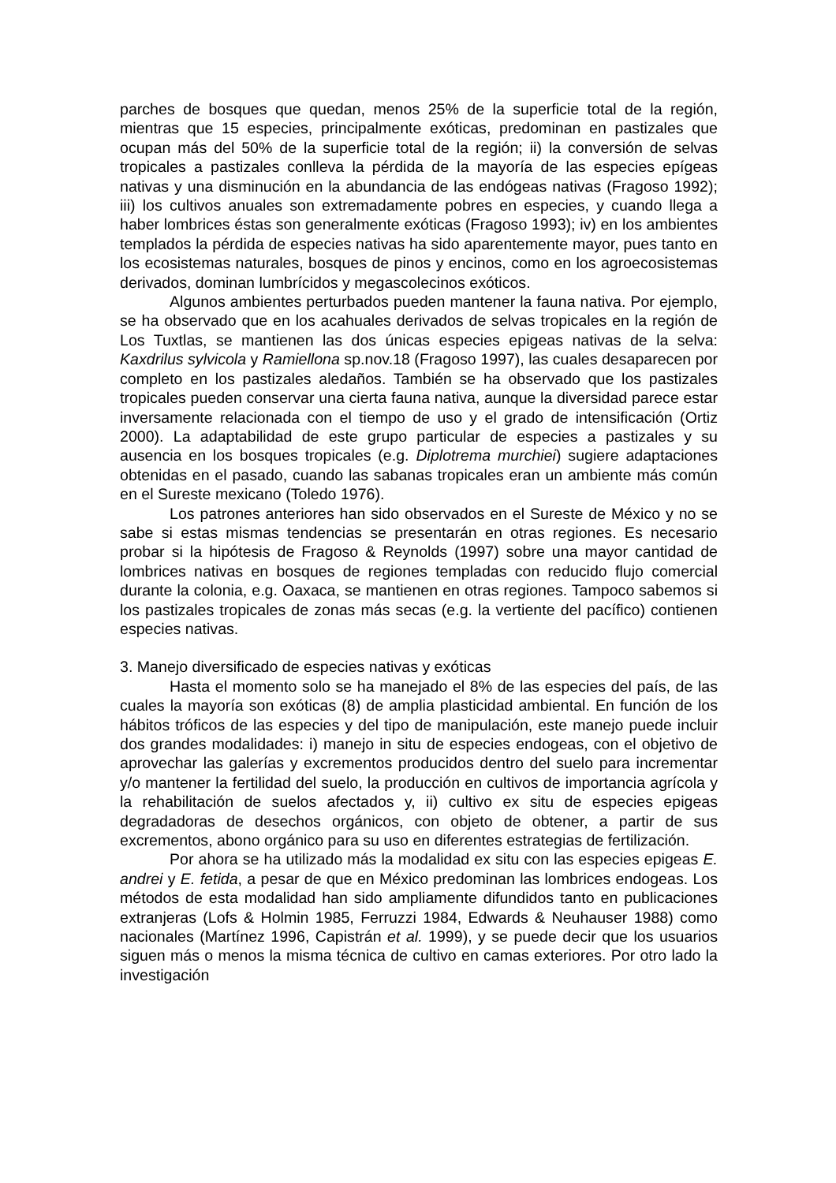parches de bosques que quedan, menos 25% de la superficie total de la región, mientras que 15 especies, principalmente exóticas, predominan en pastizales que ocupan más del 50% de la superficie total de la región; ii) la conversión de selvas tropicales a pastizales conlleva la pérdida de la mayoría de las especies epígeas nativas y una disminución en la abundancia de las endógeas nativas (Fragoso 1992); iii) los cultivos anuales son extremadamente pobres en especies, y cuando llega a haber lombrices éstas son generalmente exóticas (Fragoso 1993); iv) en los ambientes templados la pérdida de especies nativas ha sido aparentemente mayor, pues tanto en los ecosistemas naturales, bosques de pinos y encinos, como en los agroecosistemas derivados, dominan lumbrícidos y megascolecinos exóticos.
Algunos ambientes perturbados pueden mantener la fauna nativa. Por ejemplo, se ha observado que en los acahuales derivados de selvas tropicales en la región de Los Tuxtlas, se mantienen las dos únicas especies epigeas nativas de la selva: Kaxdrilus sylvicola y Ramiellona sp.nov.18 (Fragoso 1997), las cuales desaparecen por completo en los pastizales aledaños. También se ha observado que los pastizales tropicales pueden conservar una cierta fauna nativa, aunque la diversidad parece estar inversamente relacionada con el tiempo de uso y el grado de intensificación (Ortiz 2000). La adaptabilidad de este grupo particular de especies a pastizales y su ausencia en los bosques tropicales (e.g. Diplotrema murchiei) sugiere adaptaciones obtenidas en el pasado, cuando las sabanas tropicales eran un ambiente más común en el Sureste mexicano (Toledo 1976).
Los patrones anteriores han sido observados en el Sureste de México y no se sabe si estas mismas tendencias se presentarán en otras regiones. Es necesario probar si la hipótesis de Fragoso & Reynolds (1997) sobre una mayor cantidad de lombrices nativas en bosques de regiones templadas con reducido flujo comercial durante la colonia, e.g. Oaxaca, se mantienen en otras regiones. Tampoco sabemos si los pastizales tropicales de zonas más secas (e.g. la vertiente del pacífico) contienen especies nativas.
3. Manejo diversificado de especies nativas y exóticas
Hasta el momento solo se ha manejado el 8% de las especies del país, de las cuales la mayoría son exóticas (8) de amplia plasticidad ambiental. En función de los hábitos tróficos de las especies y del tipo de manipulación, este manejo puede incluir dos grandes modalidades: i) manejo in situ de especies endogeas, con el objetivo de aprovechar las galerías y excrementos producidos dentro del suelo para incrementar y/o mantener la fertilidad del suelo, la producción en cultivos de importancia agrícola y la rehabilitación de suelos afectados y, ii) cultivo ex situ de especies epigeas degradadoras de desechos orgánicos, con objeto de obtener, a partir de sus excrementos, abono orgánico para su uso en diferentes estrategias de fertilización.
Por ahora se ha utilizado más la modalidad ex situ con las especies epigeas E. andrei y E. fetida, a pesar de que en México predominan las lombrices endogeas. Los métodos de esta modalidad han sido ampliamente difundidos tanto en publicaciones extranjeras (Lofs & Holmin 1985, Ferruzzi 1984, Edwards & Neuhauser 1988) como nacionales (Martínez 1996, Capistrán et al. 1999), y se puede decir que los usuarios siguen más o menos la misma técnica de cultivo en camas exteriores. Por otro lado la investigación